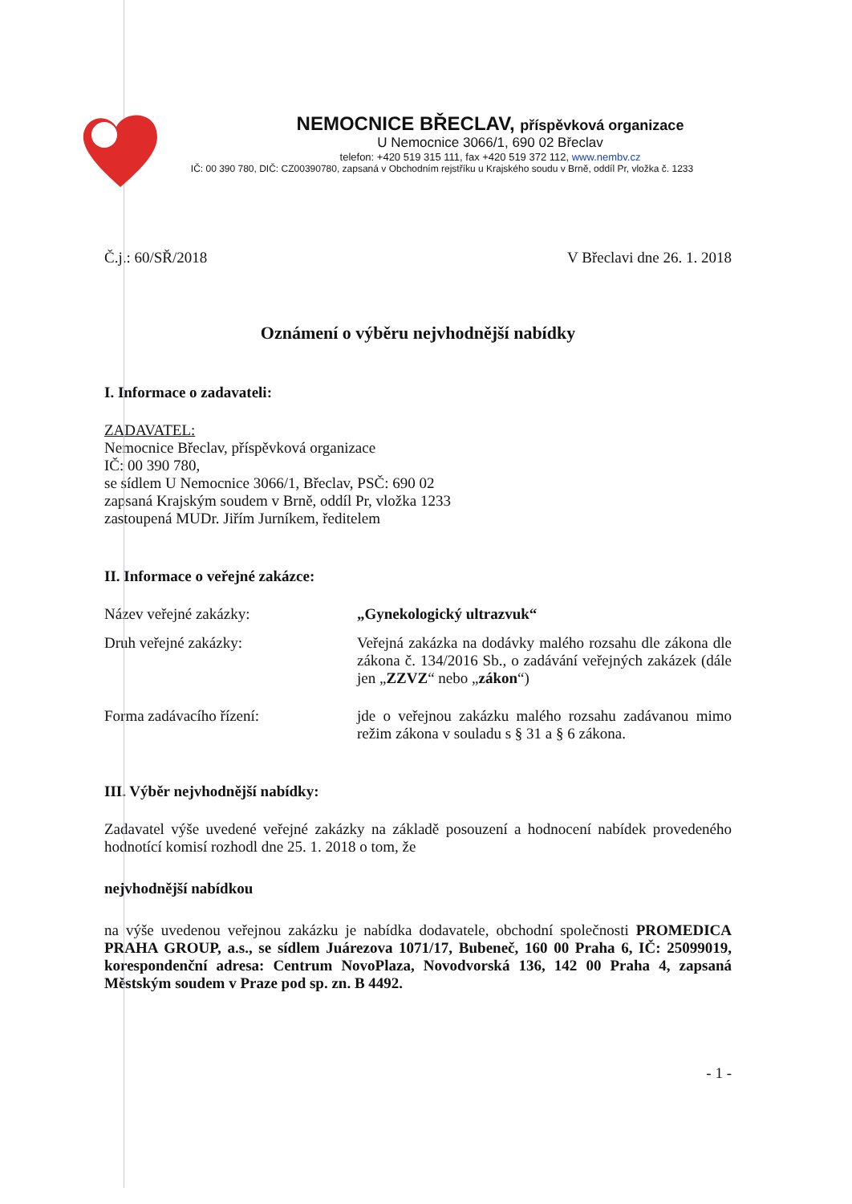NEMOCNICE BŘECLAV, příspěvková organizace
U Nemocnice 3066/1, 690 02 Břeclav
telefon: +420 519 315 111, fax +420 519 372 112, www.nembv.cz
IČ: 00 390 780, DIČ: CZ00390780, zapsaná v Obchodním rejstříku u Krajského soudu v Brně, oddíl Pr, vložka č. 1233
Č.j.: 60/SŘ/2018 V Břeclavi dne 26. 1. 2018
Oznámení o výběru nejvhodnější nabídky
I. Informace o zadavateli:
ZADAVATEL:
Nemocnice Břeclav, příspěvková organizace
IČ: 00 390 780,
se sídlem U Nemocnice 3066/1, Břeclav, PSČ: 690 02
zapsaná Krajským soudem v Brně, oddíl Pr, vložka 1233
zastoupená MUDr. Jiřím Jurníkem, ředitelem
II. Informace o veřejné zakázce:
Název veřejné zakázky: „Gynekologický ultrazvuk“
Druh veřejné zakázky: Veřejná zakázka na dodávky malého rozsahu dle zákona dle zákona č. 134/2016 Sb., o zadávání veřejných zakázek (dále jen „ZZVZ“ nebo „zákon“)
Forma zadávacího řízení: jde o veřejnou zakázku malého rozsahu zadávanou mimo režim zákona v souladu s § 31 a § 6 zákona.
III. Výběr nejvhodnější nabídky:
Zadavatel výše uvedené veřejné zakázky na základě posouzení a hodnocení nabídek provedeného hodnotící komisí rozhodl dne 25. 1. 2018 o tom, že
nejvhodnější nabídkou
na výše uvedenou veřejnou zakázku je nabídka dodavatele, obchodní společnosti PROMEDICA PRAHA GROUP, a.s., se sídlem Juárezova 1071/17, Bubeneč, 160 00 Praha 6, IČ: 25099019, korespondenční adresa: Centrum NovoPlaza, Novodvorská 136, 142 00 Praha 4, zapsaná Městským soudem v Praze pod sp. zn. B 4492.
- 1 -